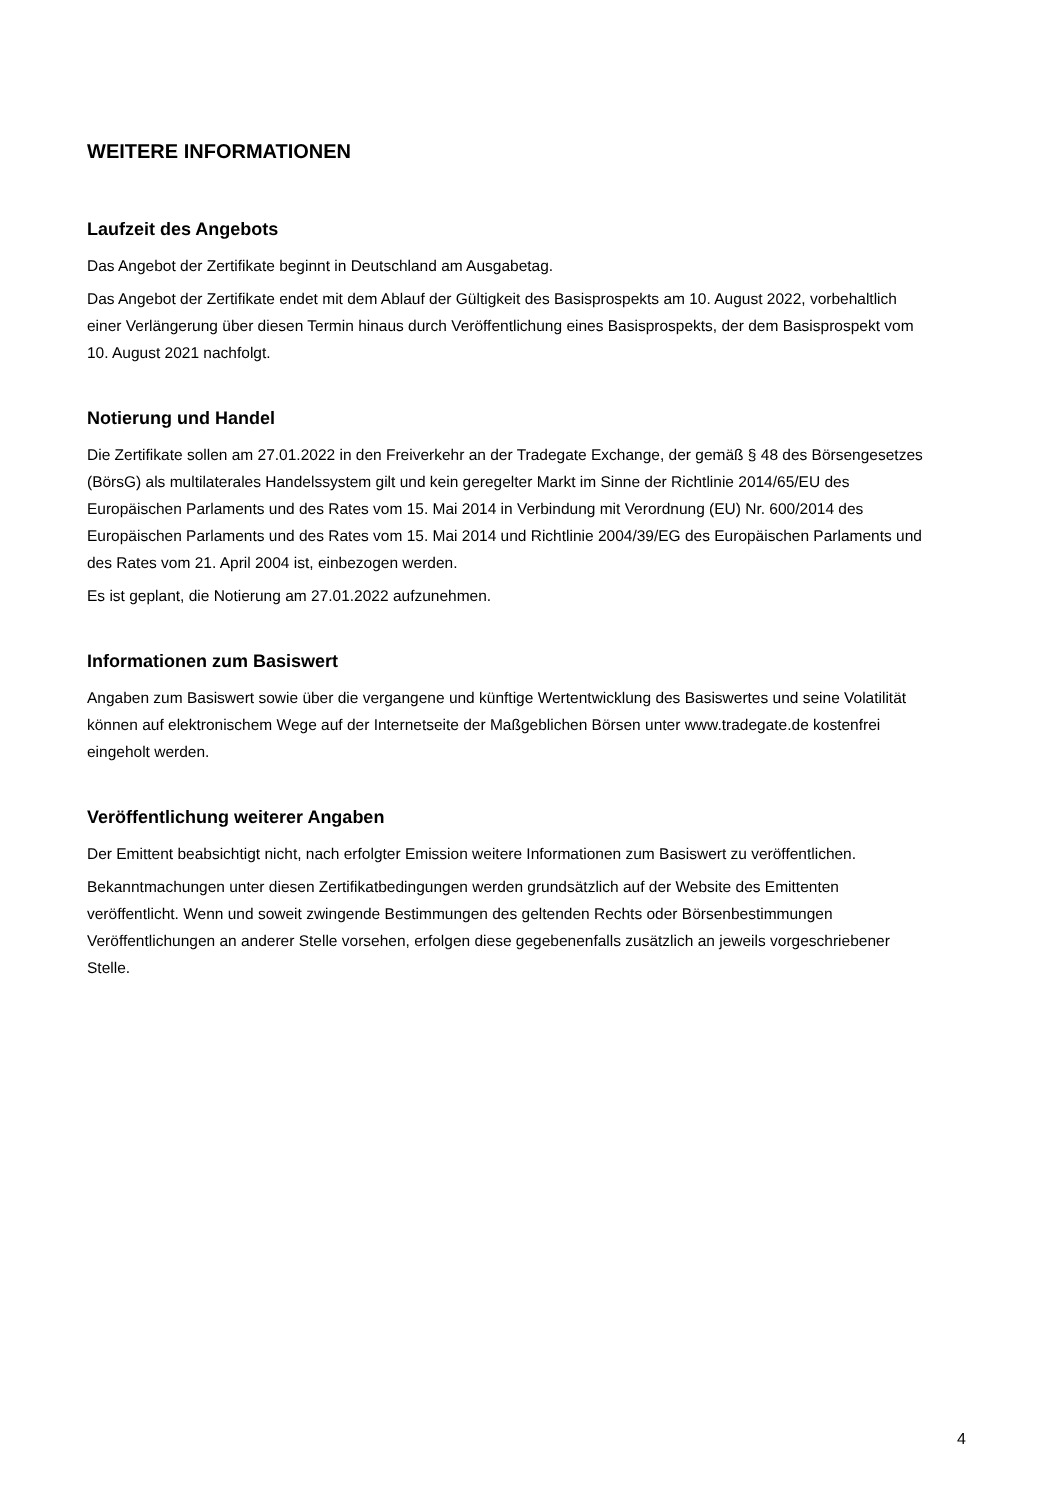WEITERE INFORMATIONEN
Laufzeit des Angebots
Das Angebot der Zertifikate beginnt in Deutschland am Ausgabetag.
Das Angebot der Zertifikate endet mit dem Ablauf der Gültigkeit des Basisprospekts am 10. August 2022, vorbehaltlich einer Verlängerung über diesen Termin hinaus durch Veröffentlichung eines Basisprospekts, der dem Basisprospekt vom 10. August 2021 nachfolgt.
Notierung und Handel
Die Zertifikate sollen am 27.01.2022 in den Freiverkehr an der Tradegate Exchange, der gemäß § 48 des Börsengesetzes (BörsG) als multilaterales Handelssystem gilt und kein geregelter Markt im Sinne der Richtlinie 2014/65/EU des Europäischen Parlaments und des Rates vom 15. Mai 2014 in Verbindung mit Verordnung (EU) Nr. 600/2014 des Europäischen Parlaments und des Rates vom 15. Mai 2014 und Richtlinie 2004/39/EG des Europäischen Parlaments und des Rates vom 21. April 2004 ist, einbezogen werden.
Es ist geplant, die Notierung am 27.01.2022 aufzunehmen.
Informationen zum Basiswert
Angaben zum Basiswert sowie über die vergangene und künftige Wertentwicklung des Basiswertes und seine Volatilität können auf elektronischem Wege auf der Internetseite der Maßgeblichen Börsen unter www.tradegate.de kostenfrei eingeholt werden.
Veröffentlichung weiterer Angaben
Der Emittent beabsichtigt nicht, nach erfolgter Emission weitere Informationen zum Basiswert zu veröffentlichen.
Bekanntmachungen unter diesen Zertifikatbedingungen werden grundsätzlich auf der Website des Emittenten veröffentlicht. Wenn und soweit zwingende Bestimmungen des geltenden Rechts oder Börsenbestimmungen Veröffentlichungen an anderer Stelle vorsehen, erfolgen diese gegebenenfalls zusätzlich an jeweils vorgeschriebener Stelle.
4